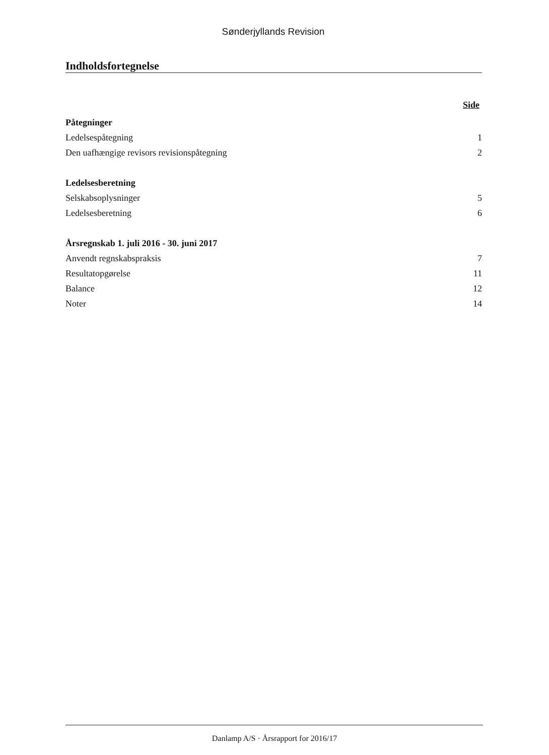Sønderjyllands Revision
Indholdsfortegnelse
Side
Påtegninger
Ledelsespåtegning 1
Den uafhængige revisors revisionspåtegning 2
Ledelsesberetning
Selskabsoplysninger 5
Ledelsesberetning 6
Årsregnskab 1. juli 2016 - 30. juni 2017
Anvendt regnskabspraksis 7
Resultatopgørelse 11
Balance 12
Noter 14
Danlamp A/S · Årsrapport for 2016/17